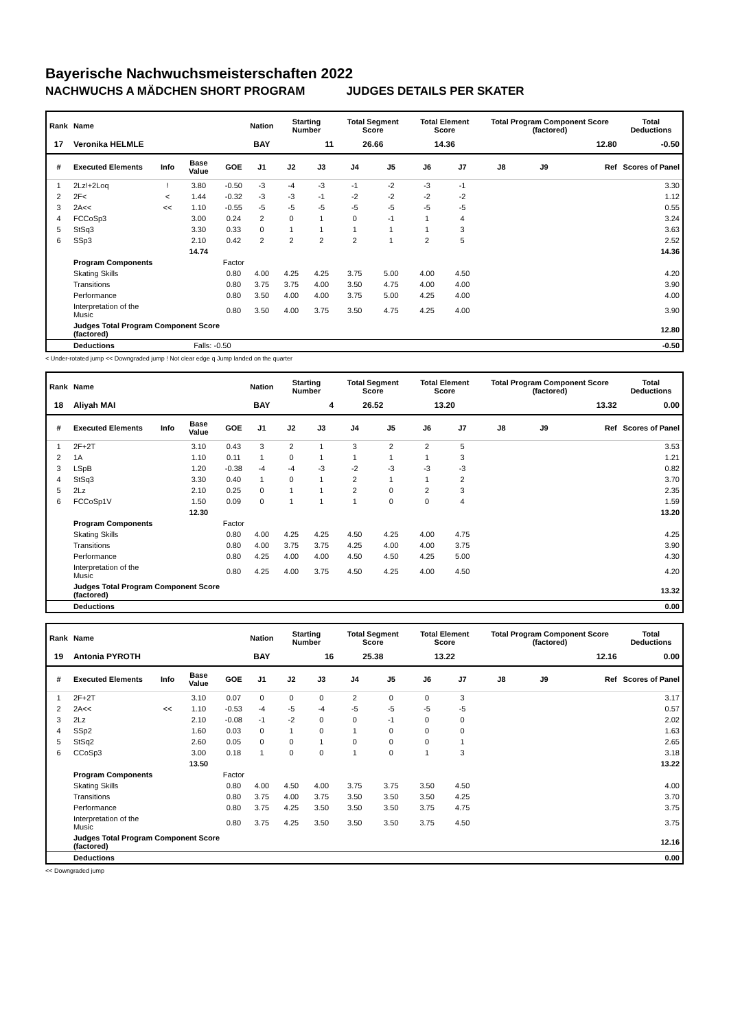Bayerische Nachwuchsmeisterschaften 2022
NACHWUCHS A MÄDCHEN SHORT PROGRAM JUDGES DETAILS PER SKATER
| Rank | Name | | | | Nation | Starting Number | | Total Segment Score | | Total Element Score | | Total Program Component Score (factored) | | | Total Deductions |
| --- | --- | --- | --- | --- | --- | --- | --- | --- | --- | --- | --- | --- | --- | --- | --- |
| 17 | Veronika HELMLE | | | | BAY | 11 | | 26.66 | | 14.36 | | 12.80 | | | -0.50 |
| # | Executed Elements | Info | Base Value | GOE | J1 | J2 | J3 | J4 | J5 | J6 | J7 | J8 | J9 | Ref | Scores of Panel |
| 1 | 2Lz!+2Loq | ! | 3.80 | -0.50 | -3 | -4 | -3 | -1 | -2 | -3 | -1 | | | | 3.30 |
| 2 | 2F< | < | 1.44 | -0.32 | -3 | -3 | -1 | -2 | -2 | -2 | -2 | | | | 1.12 |
| 3 | 2A<< | << | 1.10 | -0.55 | -5 | -5 | -5 | -5 | -5 | -5 | -5 | | | | 0.55 |
| 4 | FCCoSp3 | | 3.00 | 0.24 | 2 | 0 | 1 | 0 | -1 | 1 | 4 | | | | 3.24 |
| 5 | StSq3 | | 3.30 | 0.33 | 0 | 1 | 1 | 1 | 1 | 1 | 3 | | | | 3.63 |
| 6 | SSp3 | | 2.10 | 0.42 | 2 | 2 | 2 | 2 | 1 | 2 | 5 | | | | 2.52 |
| | | | 14.74 | | | | | | | | | | | | 14.36 |
| | Program Components | | | Factor | | | | | | | | | | | |
| | Skating Skills | | | 0.80 | 4.00 | 4.25 | 4.25 | 3.75 | 5.00 | 4.00 | 4.50 | | | | 4.20 |
| | Transitions | | | 0.80 | 3.75 | 3.75 | 4.00 | 3.50 | 4.75 | 4.00 | 4.00 | | | | 3.90 |
| | Performance | | | 0.80 | 3.50 | 4.00 | 4.00 | 3.75 | 5.00 | 4.25 | 4.00 | | | | 4.00 |
| | Interpretation of the Music | | | 0.80 | 3.50 | 4.00 | 3.75 | 3.50 | 4.75 | 4.25 | 4.00 | | | | 3.90 |
| | Judges Total Program Component Score (factored) | | | | | | | | | | | | | | 12.80 |
| | Deductions | | Falls: -0.50 | | | | | | | | | | | | -0.50 |
< Under-rotated jump << Downgraded jump ! Not clear edge q Jump landed on the quarter
| Rank | Name | | | | Nation | Starting Number | | Total Segment Score | | Total Element Score | | Total Program Component Score (factored) | | | Total Deductions |
| --- | --- | --- | --- | --- | --- | --- | --- | --- | --- | --- | --- | --- | --- | --- | --- |
| 18 | Aliyah MAI | | | | BAY | 4 | | 26.52 | | 13.20 | | 13.32 | | | 0.00 |
| # | Executed Elements | Info | Base Value | GOE | J1 | J2 | J3 | J4 | J5 | J6 | J7 | J8 | J9 | Ref | Scores of Panel |
| 1 | 2F+2T | | 3.10 | 0.43 | 3 | 2 | 1 | 3 | 2 | 2 | 5 | | | | 3.53 |
| 2 | 1A | | 1.10 | 0.11 | 1 | 0 | 1 | 1 | 1 | 1 | 3 | | | | 1.21 |
| 3 | LSpB | | 1.20 | -0.38 | -4 | -4 | -3 | -2 | -3 | -3 | -3 | | | | 0.82 |
| 4 | StSq3 | | 3.30 | 0.40 | 1 | 0 | 1 | 2 | 1 | 1 | 2 | | | | 3.70 |
| 5 | 2Lz | | 2.10 | 0.25 | 0 | 1 | 1 | 2 | 0 | 2 | 3 | | | | 2.35 |
| 6 | FCCoSp1V | | 1.50 | 0.09 | 0 | 1 | 1 | 1 | 0 | 0 | 4 | | | | 1.59 |
| | | | 12.30 | | | | | | | | | | | | 13.20 |
| | Program Components | | | Factor | | | | | | | | | | | |
| | Skating Skills | | | 0.80 | 4.00 | 4.25 | 4.25 | 4.50 | 4.25 | 4.00 | 4.75 | | | | 4.25 |
| | Transitions | | | 0.80 | 4.00 | 3.75 | 3.75 | 4.25 | 4.00 | 4.00 | 3.75 | | | | 3.90 |
| | Performance | | | 0.80 | 4.25 | 4.00 | 4.00 | 4.50 | 4.50 | 4.25 | 5.00 | | | | 4.30 |
| | Interpretation of the Music | | | 0.80 | 4.25 | 4.00 | 3.75 | 4.50 | 4.25 | 4.00 | 4.50 | | | | 4.20 |
| | Judges Total Program Component Score (factored) | | | | | | | | | | | | | | 13.32 |
| | Deductions | | | | | | | | | | | | | | 0.00 |
| Rank | Name | | | | Nation | Starting Number | | Total Segment Score | | Total Element Score | | Total Program Component Score (factored) | | | Total Deductions |
| --- | --- | --- | --- | --- | --- | --- | --- | --- | --- | --- | --- | --- | --- | --- | --- |
| 19 | Antonia PYROTH | | | | BAY | 16 | | 25.38 | | 13.22 | | 12.16 | | | 0.00 |
| # | Executed Elements | Info | Base Value | GOE | J1 | J2 | J3 | J4 | J5 | J6 | J7 | J8 | J9 | Ref | Scores of Panel |
| 1 | 2F+2T | | 3.10 | 0.07 | 0 | 0 | 0 | 2 | 0 | 0 | 3 | | | | 3.17 |
| 2 | 2A<< | << | 1.10 | -0.53 | -4 | -5 | -4 | -5 | -5 | -5 | -5 | | | | 0.57 |
| 3 | 2Lz | | 2.10 | -0.08 | -1 | -2 | 0 | 0 | -1 | 0 | 0 | | | | 2.02 |
| 4 | SSp2 | | 1.60 | 0.03 | 0 | 1 | 0 | 1 | 0 | 0 | 0 | | | | 1.63 |
| 5 | StSq2 | | 2.60 | 0.05 | 0 | 0 | 1 | 0 | 0 | 0 | 1 | | | | 2.65 |
| 6 | CCoSp3 | | 3.00 | 0.18 | 1 | 0 | 0 | 1 | 0 | 1 | 3 | | | | 3.18 |
| | | | 13.50 | | | | | | | | | | | | 13.22 |
| | Program Components | | | Factor | | | | | | | | | | | |
| | Skating Skills | | | 0.80 | 4.00 | 4.50 | 4.00 | 3.75 | 3.75 | 3.50 | 4.50 | | | | 4.00 |
| | Transitions | | | 0.80 | 3.75 | 4.00 | 3.75 | 3.50 | 3.50 | 3.50 | 4.25 | | | | 3.70 |
| | Performance | | | 0.80 | 3.75 | 4.25 | 3.50 | 3.50 | 3.50 | 3.75 | 4.75 | | | | 3.75 |
| | Interpretation of the Music | | | 0.80 | 3.75 | 4.25 | 3.50 | 3.50 | 3.50 | 3.75 | 4.50 | | | | 3.75 |
| | Judges Total Program Component Score (factored) | | | | | | | | | | | | | | 12.16 |
| | Deductions | | | | | | | | | | | | | | 0.00 |
<< Downgraded jump